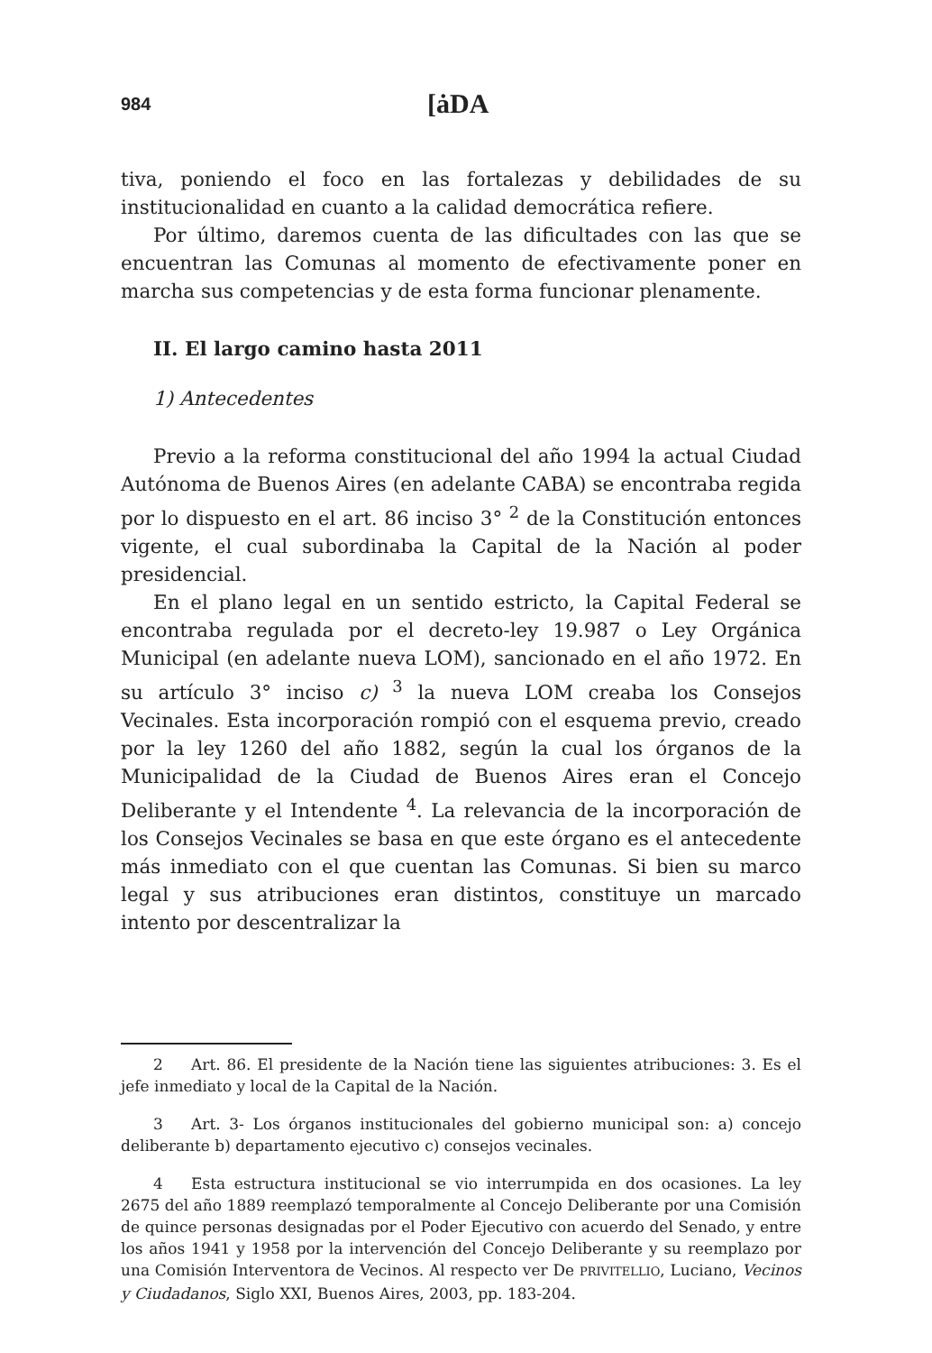984 [ȧDA
tiva, poniendo el foco en las fortalezas y debilidades de su institucionalidad en cuanto a la calidad democrática refiere.
Por último, daremos cuenta de las dificultades con las que se encuentran las Comunas al momento de efectivamente poner en marcha sus competencias y de esta forma funcionar plenamente.
II. El largo camino hasta 2011
1) Antecedentes
Previo a la reforma constitucional del año 1994 la actual Ciudad Autónoma de Buenos Aires (en adelante CABA) se encontraba regida por lo dispuesto en el art. 86 inciso 3° <sup>2</sup> de la Constitución entonces vigente, el cual subordinaba la Capital de la Nación al poder presidencial.
En el plano legal en un sentido estricto, la Capital Federal se encontraba regulada por el decreto-ley 19.987 o Ley Orgánica Municipal (en adelante nueva LOM), sancionado en el año 1972. En su artículo 3° inciso c) <sup>3</sup> la nueva LOM creaba los Consejos Vecinales. Esta incorporación rompió con el esquema previo, creado por la ley 1260 del año 1882, según la cual los órganos de la Municipalidad de la Ciudad de Buenos Aires eran el Concejo Deliberante y el Intendente <sup>4</sup>. La relevancia de la incorporación de los Consejos Vecinales se basa en que este órgano es el antecedente más inmediato con el que cuentan las Comunas. Si bien su marco legal y sus atribuciones eran distintos, constituye un marcado intento por descentralizar la
2 Art. 86. El presidente de la Nación tiene las siguientes atribuciones: 3. Es el jefe inmediato y local de la Capital de la Nación.
3 Art. 3- Los órganos institucionales del gobierno municipal son: a) concejo deliberante b) departamento ejecutivo c) consejos vecinales.
4 Esta estructura institucional se vio interrumpida en dos ocasiones. La ley 2675 del año 1889 reemplazó temporalmente al Concejo Deliberante por una Comisión de quince personas designadas por el Poder Ejecutivo con acuerdo del Senado, y entre los años 1941 y 1958 por la intervención del Concejo Deliberante y su reemplazo por una Comisión Interventora de Vecinos. Al respecto ver De PRIVITELLIO, Luciano, Vecinos y Ciudadanos, Siglo XXI, Buenos Aires, 2003, pp. 183-204.